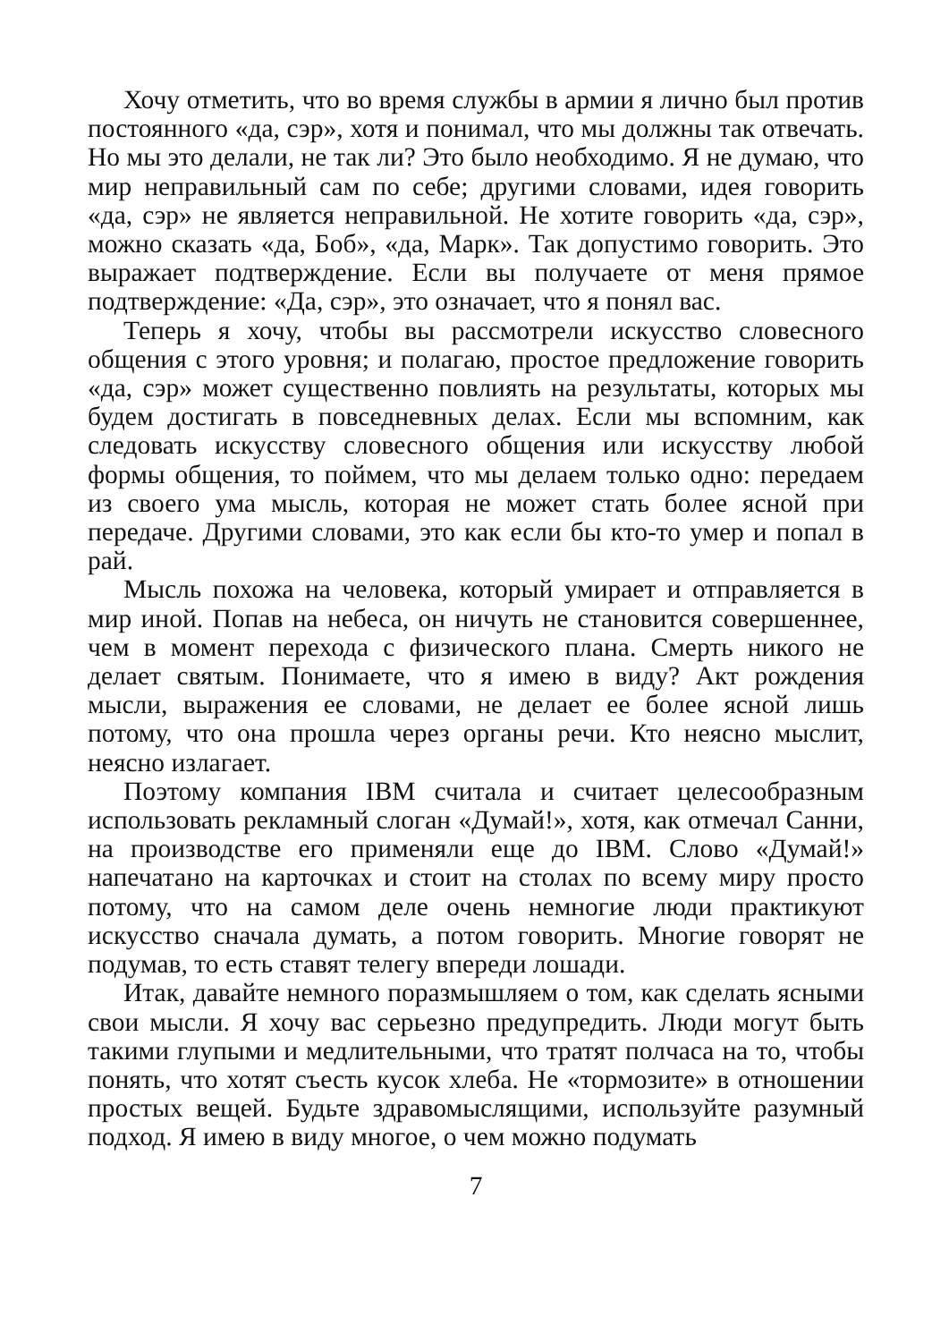Хочу отметить, что во время службы в армии я лично был против постоянного «да, сэр», хотя и понимал, что мы должны так отвечать. Но мы это делали, не так ли? Это было необходимо. Я не думаю, что мир неправильный сам по себе; другими словами, идея говорить «да, сэр» не является неправильной. Не хотите говорить «да, сэр», можно сказать «да, Боб», «да, Марк». Так допустимо говорить. Это выражает подтверждение. Если вы получаете от меня прямое подтверждение: «Да, сэр», это означает, что я понял вас.
Теперь я хочу, чтобы вы рассмотрели искусство словесного общения с этого уровня; и полагаю, простое предложение говорить «да, сэр» может существенно повлиять на результаты, которых мы будем достигать в повседневных делах. Если мы вспомним, как следовать искусству словесного общения или искусству любой формы общения, то поймем, что мы делаем только одно: передаем из своего ума мысль, которая не может стать более ясной при передаче. Другими словами, это как если бы кто-то умер и попал в рай.
Мысль похожа на человека, который умирает и отправляется в мир иной. Попав на небеса, он ничуть не становится совершеннее, чем в момент перехода с физического плана. Смерть никого не делает святым. Понимаете, что я имею в виду? Акт рождения мысли, выражения ее словами, не делает ее более ясной лишь потому, что она прошла через органы речи. Кто неясно мыслит, неясно излагает.
Поэтому компания IBM считала и считает целесообразным использовать рекламный слоган «Думай!», хотя, как отмечал Санни, на производстве его применяли еще до IBM. Слово «Думай!» напечатано на карточках и стоит на столах по всему миру просто потому, что на самом деле очень немногие люди практикуют искусство сначала думать, а потом говорить. Многие говорят не подумав, то есть ставят телегу впереди лошади.
Итак, давайте немного поразмышляем о том, как сделать ясными свои мысли. Я хочу вас серьезно предупредить. Люди могут быть такими глупыми и медлительными, что тратят полчаса на то, чтобы понять, что хотят съесть кусок хлеба. Не «тормозите» в отношении простых вещей. Будьте здравомыслящими, используйте разумный подход. Я имею в виду многое, о чем можно подумать
7